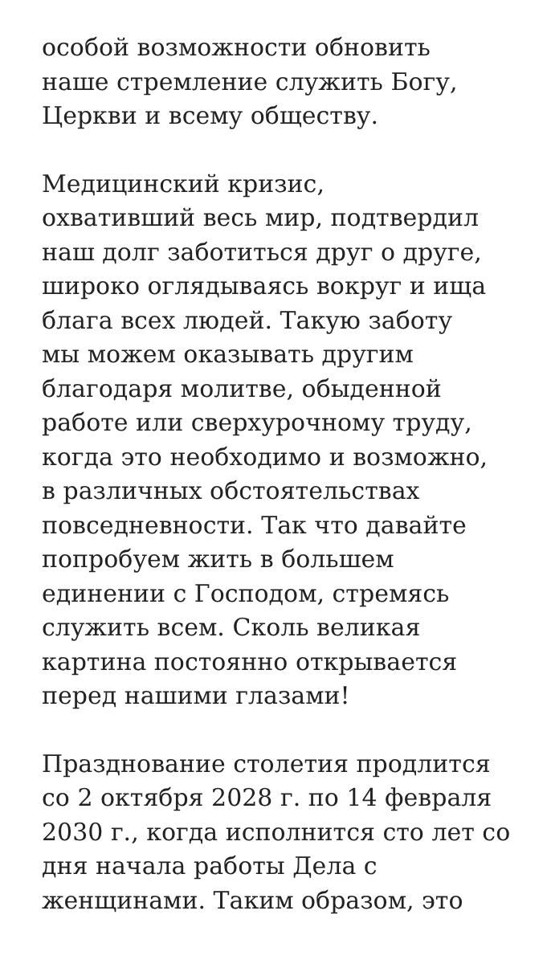особой возможности обновить
наше стремление служить Богу,
Церкви и всему обществу.
Медицинский кризис,
охвативший весь мир, подтвердил
наш долг заботиться друг о друге,
широко оглядываясь вокруг и ища
блага всех людей. Такую заботу
мы можем оказывать другим
благодаря молитве, обыденной
работе или сверхурочному труду,
когда это необходимо и возможно,
в различных обстоятельствах
повседневности. Так что давайте
попробуем жить в большем
единении с Господом, стремясь
служить всем. Сколь великая
картина постоянно открывается
перед нашими глазами!
Празднование столетия продлится
со 2 октября 2028 г. по 14 февраля
2030 г., когда исполнится сто лет со
дня начала работы Дела с
женщинами. Таким образом, это